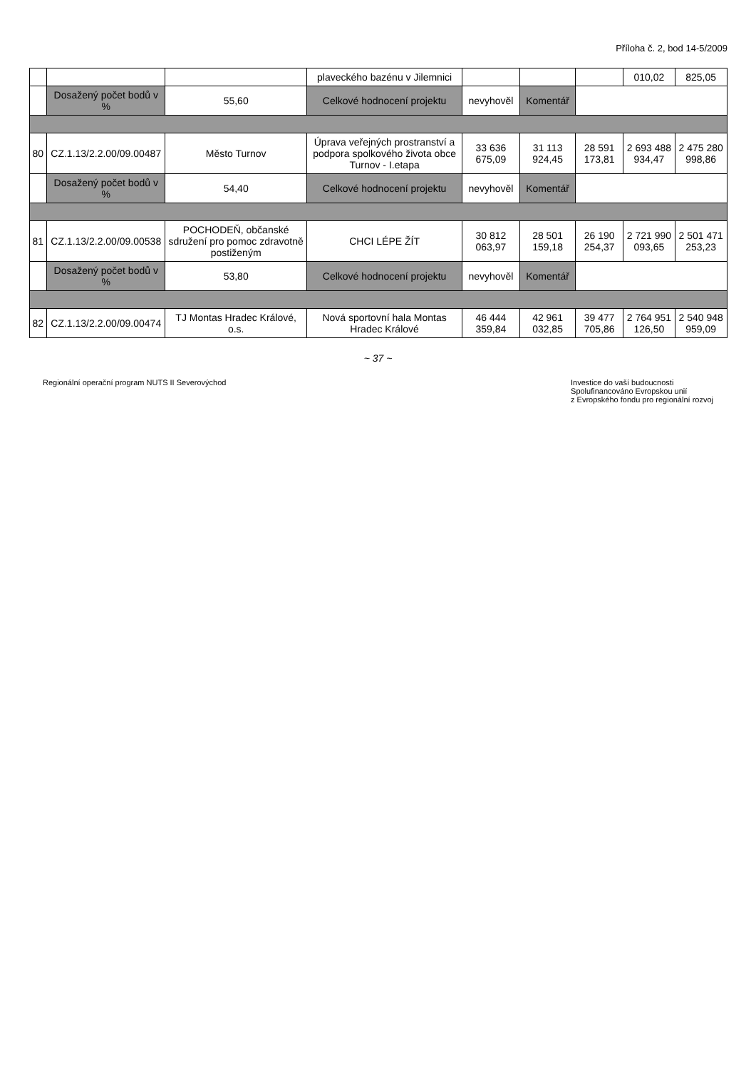Příloha č. 2, bod 14-5/2009
| | | | plaveckého bazénu v Jilemnici | | | | 010,02 | 825,05 |
| | Dosažený počet bodů v % | 55,60 | Celkové hodnocení projektu | nevyhověl | Komentář | | | |
| 80 | CZ.1.13/2.2.00/09.00487 | Město Turnov | Úprava veřejných prostranství a podpora spolkového života obce Turnov - I.etapa | 33 636 675,09 | 31 113 924,45 | 28 591 173,81 | 2 693 488 934,47 | 2 475 280 998,86 |
| | Dosažený počet bodů v % | 54,40 | Celkové hodnocení projektu | nevyhověl | Komentář | | | |
| 81 | CZ.1.13/2.2.00/09.00538 | POCHODEŇ, občanské sdružení pro pomoc zdravotně postiženým | CHCI LÉPE ŽÍT | 30 812 063,97 | 28 501 159,18 | 26 190 254,37 | 2 721 990 093,65 | 2 501 471 253,23 |
| | Dosažený počet bodů v % | 53,80 | Celkové hodnocení projektu | nevyhověl | Komentář | | | |
| 82 | CZ.1.13/2.2.00/09.00474 | TJ Montas Hradec Králové, o.s. | Nová sportovní hala Montas Hradec Králové | 46 444 359,84 | 42 961 032,85 | 39 477 705,86 | 2 764 951 126,50 | 2 540 948 959,09 |
~ 37 ~
Regionální operační program NUTS II Severovýchod
Investice do vaší budoucnosti
Spolufinancováno Evropskou unií
z Evropského fondu pro regionální rozvoj